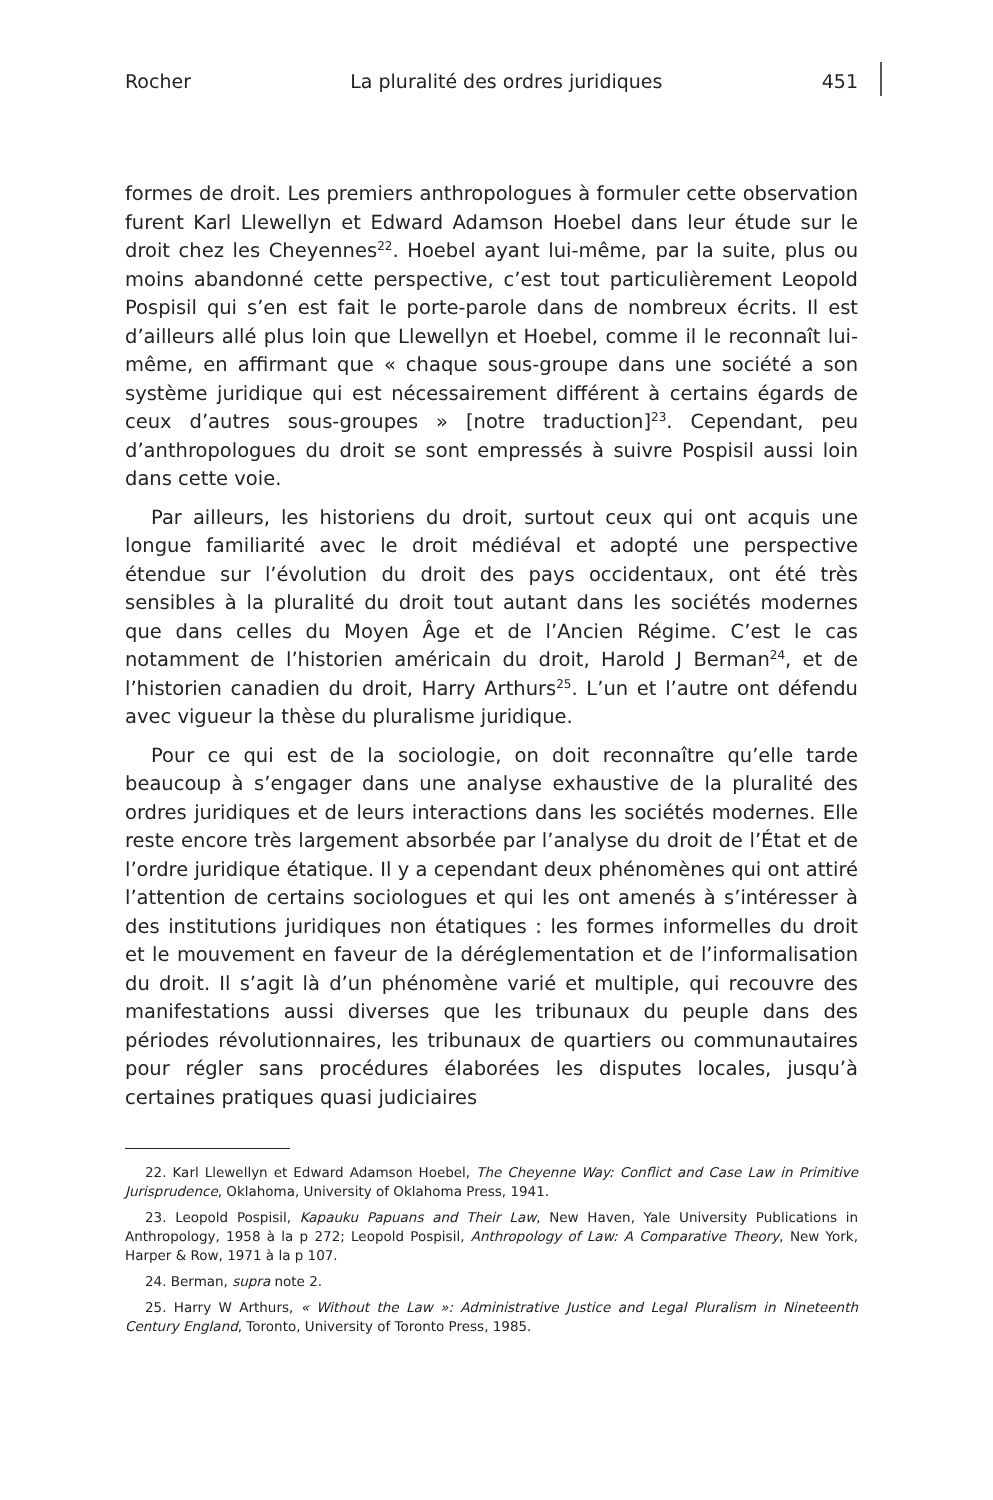Rocher La pluralité des ordres juridiques 451
formes de droit. Les premiers anthropologues à formuler cette observation furent Karl Llewellyn et Edward Adamson Hoebel dans leur étude sur le droit chez les Cheyennes<sup>22</sup>. Hoebel ayant lui-même, par la suite, plus ou moins abandonné cette perspective, c’est tout particulièrement Leopold Pospisil qui s’en est fait le porte-parole dans de nombreux écrits. Il est d’ailleurs allé plus loin que Llewellyn et Hoebel, comme il le reconnaît lui-même, en affirmant que « chaque sous-groupe dans une société a son système juridique qui est nécessairement différent à certains égards de ceux d’autres sous-groupes » [notre traduction]<sup>23</sup>. Cependant, peu d’anthropologues du droit se sont empressés à suivre Pospisil aussi loin dans cette voie.
Par ailleurs, les historiens du droit, surtout ceux qui ont acquis une longue familiarité avec le droit médiéval et adopté une perspective étendue sur l’évolution du droit des pays occidentaux, ont été très sensibles à la pluralité du droit tout autant dans les sociétés modernes que dans celles du Moyen Âge et de l’Ancien Régime. C’est le cas notamment de l’historien américain du droit, Harold J Berman<sup>24</sup>, et de l’historien canadien du droit, Harry Arthurs<sup>25</sup>. L’un et l’autre ont défendu avec vigueur la thèse du pluralisme juridique.
Pour ce qui est de la sociologie, on doit reconnaître qu’elle tarde beaucoup à s’engager dans une analyse exhaustive de la pluralité des ordres juridiques et de leurs interactions dans les sociétés modernes. Elle reste encore très largement absorbée par l’analyse du droit de l’État et de l’ordre juridique étatique. Il y a cependant deux phénomènes qui ont attiré l’attention de certains sociologues et qui les ont amenés à s’intéresser à des institutions juridiques non étatiques : les formes informelles du droit et le mouvement en faveur de la déréglementation et de l’informalisation du droit. Il s’agit là d’un phénomène varié et multiple, qui recouvre des manifestations aussi diverses que les tribunaux du peuple dans des périodes révolutionnaires, les tribunaux de quartiers ou communautaires pour régler sans procédures élaborées les disputes locales, jusqu’à certaines pratiques quasi judiciaires
22. Karl Llewellyn et Edward Adamson Hoebel, The Cheyenne Way: Conflict and Case Law in Primitive Jurisprudence, Oklahoma, University of Oklahoma Press, 1941.
23. Leopold Pospisil, Kapauku Papuans and Their Law, New Haven, Yale University Publications in Anthropology, 1958 à la p 272; Leopold Pospisil, Anthropology of Law: A Comparative Theory, New York, Harper & Row, 1971 à la p 107.
24. Berman, supra note 2.
25. Harry W Arthurs, « Without the Law »: Administrative Justice and Legal Pluralism in Nineteenth Century England, Toronto, University of Toronto Press, 1985.